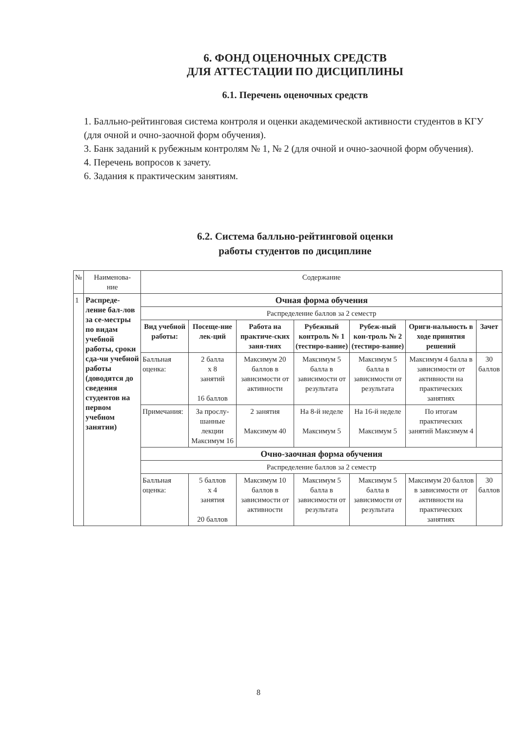6. ФОНД ОЦЕНОЧНЫХ СРЕДСТВ
ДЛЯ АТТЕСТАЦИИ ПО ДИСЦИПЛИНЫ
6.1. Перечень оценочных средств
1. Балльно-рейтинговая система контроля и оценки академической активности студентов в КГУ (для очной и очно-заочной форм обучения).
3. Банк заданий к рубежным контролям № 1, № 2 (для очной и очно-заочной форм обучения).
4. Перечень вопросов к зачету.
6. Задания к практическим занятиям.
6.2. Система балльно-рейтинговой оценки
работы студентов по дисциплине
| № | Наименова- ние | Содержание | | | | | | |
| 1 | Распреде-ление бал-лов за се-местры по видам учебной работы, сроки сда-чи учебной работы (доводятся до сведения студентов на первом учебном занятии) | Очная форма обучения | | | | | | |
| | | Распределение баллов за 2 семестр | | | | | | |
| | | Вид учебной работы: | Посеще-ние лек-ций | Работа на практиче-ских заня-тиях | Рубежный контроль № 1 (тестиро-вание) | Рубеж-ный кон-троль № 2 (тестиро-вание) | Ориги-нальность в ходе принятия решений | Зачет |
| | | Балльная оценка: | 2 балла х 8 занятий 16 баллов | Максимум 20 баллов в зависимости от активности | Максимум 5 балла в зависимости от результата | Максимум 5 балла в зависимости от результата | Максимум 4 балла в зависимости от активности на практических занятиях | 30 баллов |
| | | Примечания: | За прослу-шанные лекции Максимум 16 | 2 занятия Максимум 40 | На 8-й неделе Максимум 5 | На 16-й неделе Максимум 5 | По итогам практических занятий Максимум 4 | |
| | | Очно-заочная форма обучения | | | | | | |
| | | Распределение баллов за 2 семестр | | | | | | |
| | | Балльная оценка: | 5 баллов х 4 занятия 20 баллов | Максимум 10 баллов в зависимости от активности | Максимум 5 балла в зависимости от результата | Максимум 5 балла в зависимости от результата | Максимум 20 баллов в зависимости от активности на практических занятиях | 30 баллов |
8